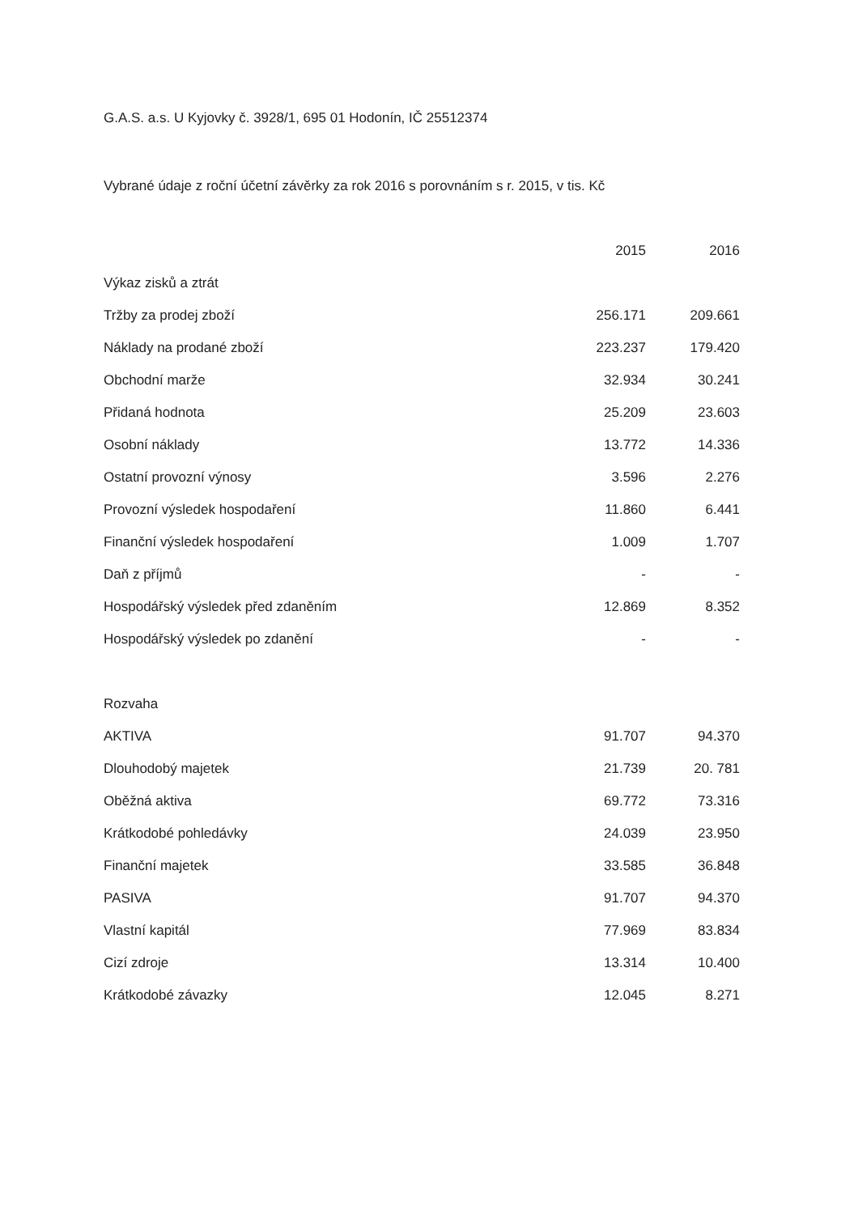G.A.S. a.s. U Kyjovky č. 3928/1, 695 01 Hodonín, IČ 25512374
Vybrané údaje z roční účetní závěrky za rok 2016 s porovnáním s r. 2015, v tis. Kč
| | 2015 | 2016 |
| --- | --- | --- |
| Výkaz zisků a ztrát | | |
| Tržby za prodej zboží | 256.171 | 209.661 |
| Náklady na prodané zboží | 223.237 | 179.420 |
| Obchodní marže | 32.934 | 30.241 |
| Přidaná hodnota | 25.209 | 23.603 |
| Osobní náklady | 13.772 | 14.336 |
| Ostatní provozní výnosy | 3.596 | 2.276 |
| Provozní výsledek hospodaření | 11.860 | 6.441 |
| Finanční výsledek hospodaření | 1.009 | 1.707 |
| Daň z příjmů | - | - |
| Hospodářský výsledek před zdaněním | 12.869 | 8.352 |
| Hospodářský výsledek po zdanění | - | - |
| Rozvaha | | |
| AKTIVA | 91.707 | 94.370 |
| Dlouhodobý majetek | 21.739 | 20. 781 |
| Oběžná aktiva | 69.772 | 73.316 |
| Krátkodobé pohledávky | 24.039 | 23.950 |
| Finanční majetek | 33.585 | 36.848 |
| PASIVA | 91.707 | 94.370 |
| Vlastní kapitál | 77.969 | 83.834 |
| Cizí zdroje | 13.314 | 10.400 |
| Krátkodobé závazky | 12.045 | 8.271 |